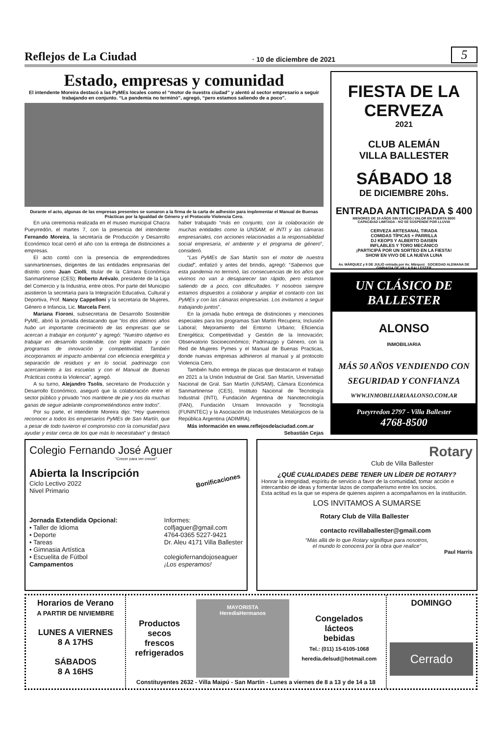Reflejos de La Ciudad · 10 de diciembre de 2021 5
Estado, empresas y comunidad
El intendente Moreira destacó a las PyMEs locales como el “motor de nuestra ciudad” y alentó al sector empresario a seguir trabajando en conjunto. “La pandemia no terminó”, agregó, “pero estamos saliendo de a poco”.
Durante el acto, algunas de las empresas presentes se sumaron a la firma de la carta de adhesión para implementar el Manual de Buenas Prácticas por la Igualdad de Género y el Protocolo Violencia Cero.
En una ceremonia realizada en el museo municipal Chacra Pueyrredón, el martes 7, con la presencia del intendente Fernando Moreira, la secretaría de Producción y Desarrollo Económico local cerró el año con la entrega de distinciones a empresas.
El acto contó con la presencia de emprendedores sanmartinenses, dirigentes de las entidades empresarias del distrito como Juan Ciolli, titular de la Cámara Económica Sanmartinense (CES); Roberto Arévalo, presidente de la Liga del Comercio y la Industria, entre otros. Por parte del Municipio asistieron la secretaria para la Integración Educativa, Cultural y Deportiva, Prof. Nancy Cappelloni y la secretaria de Mujeres, Género e Infancia, Lic. Marcela Ferri.
Mariana Fioroni, subsecretaria de Desarrollo Sostenible PyME, abrió la jornada destacando que “los dos últimos años hubo un importante crecimiento de las empresas que se acercan a trabajar en conjunto” y agregó: “Nuestro objetivo es trabajar en desarrollo sostenible, con triple impacto y con programas de innovación y competitividad. También incorporamos el impacto ambiental con eficiencia energética y separación de residuos y en lo social, padrinazgo con acercamiento a las escuelas y con el Manual de Buenas Prácticas contra la Violencia”, agregó.
A su turno, Alejandro Tsolis, secretario de Producción y Desarrollo Económico, aseguró que la colaboración entre el sector público y privado “nos mantiene de pie y nos da muchas ganas de seguir adelante comprometiéndonos entre todos”.
Por su parte, el intendente Moreira dijo: “Hoy queremos reconocer a todos los empresarios PyMEs de San Martín, que a pesar de todo tuvieron el compromiso con la comunidad para ayudar y estar cerca de los que más lo necesitaban” y destacó haber trabajado “más en conjunto, con la colaboración de muchas entidades como la UNSAM, el INTI y las cámaras empresariales, con acciones relacionadas a la responsabilidad social empresaria, el ambiente y el programa de género”, consideró.
“Las PyMEs de San Martín son el motor de nuestra ciudad”, enfatizó y antes del brindis, agregó: “Sabemos que esta pandemia no terminó, las consecuencias de los años que vivimos no van a desaparecer tan rápido, pero estamos saliendo de a poco, con dificultades. Y nosotros siempre estamos dispuestos a colaborar y ampliar el contacto con las PyMEs y con las cámaras empresarias. Los invitamos a seguir trabajando juntos”.
En la jornada hubo entrega de distinciones y menciones especiales para los programas San Martín Recupera; Inclusión Laboral; Mejoramiento del Entorno Urbano; Eficiencia Energética; Competitividad y Gestión de la Innovación; Observatorio Socioeconómico; Padrinazgo y Género, con la Red de Mujeres Pymes y el Manual de Buenas Practicas, donde nuevas empresas adhirieron al manual y al protocolo Violencia Cero.
También hubo entrega de placas que destacaron el trabajo en 2021 a la Unión Industrial de Gral. San Martín, Universidad Nacional de Gral. San Martín (UNSAM), Cámara Económica Sanmartinense (CES), Instituto Nacional de Tecnología Industrial (INTI), Fundación Argentina de Nanotecnología (FAN), Fundación Unsam Innovación y Tecnología (FUNINTEC) y la Asociación de Industriales Metalúrgicos de la República Argentina (ADIMRA).
Más información en www.reflejosdelaciudad.com.ar
Sebastián Cejas
FIESTA DE LA CERVEZA
2021
CLUB ALEMÁN
VILLA BALLESTER
SÁBADO 18
DE DICIEMBRE 20hs.
ENTRADA ANTICIPADA $ 400
MENORES DE 15 AÑOS SIN CARGO | VALOR EN PUERTA $500
CAPACIDAD LIMITADA - NO SE SUSPENDE POR LLUVIA
CERVEZA ARTESANAL TIRADA
COMIDAS TÍPICAS + PARRILLA
DJ KEOPS Y ALBERTO DAISEN
INFLABLES Y TORO MECÁNICO
¡PARTICIPÁ POR UN SORTEO EN LA FIESTA!
SHOW EN VIVO DE LA NUEVA LUNA
Av. MÁRQUEZ y 9 DE JULIO entrada por Av. Márquez SOCIEDAD ALEMANA DE GIMNASIA DE VILLA BALLESTER
UN CLÁSICO DE BALLESTER
ALONSO
INMOBILIARIA
MÁS 50 AÑOS VENDIENDO CON SEGURIDAD Y CONFIANZA
WWW.INMOBILIARIAALONSO.COM.AR
Pueyrredon 2797 - Villa Ballester
4768-8500
Colegio Fernando José Aguer
"Crecer para ver crecer"
Abierta la Inscripción
Ciclo Lectivo 2022
Nivel Primario
Bonificaciones
Jornada Extendida Opcional:
• Taller de Idioma
• Deporte
• Tareas
• Gimnasia Artística
• Escuelita de Fútbol
Campamentos
Informes:
colfjaguer@gmail.com
4764-0365 5227-9421
Dr. Aleu 4171 Villa Ballester
colegiofernandojoseaguer
¡Los esperamos!
Rotary
Club de Villa Ballester
¿QUÉ CUALIDADES DEBE TENER UN LÍDER DE ROTARY?
Honrar la integridad, espíritu de servicio a favor de la comunidad, tomar acción e intercambio de ideas y fomentar lazos de compañerismo entre los socios.
Esta actitud es la que se espera de quienes aspiren a acompañarnos en la institución.
LOS INVITAMOS A SUMARSE
Rotary Club de Villa Ballester
contacto rcvillaballester@gmail.com
“Más allá de lo que Rotary signifique para nosotros,
el mundo lo conocerá por la obra que realice”
Paul Harris
Horarios de Verano
A PARTIR DE NIVIEMBRE
LUNES A VIERNES
8 A 17HS
SÁBADOS
8 A 16HS
Productos
secos
frescos
refrigerados
MAYORISTA
HerediaHermanos
Congelados
lácteos
bebidas
Tel.: (011) 15-6105-1068
heredia.delsud@hotmail.com
Constituyentes 2632 - Villa Maipú - San Martín - Lunes a viernes de 8 a 13 y de 14 a 18
DOMINGO
Cerrado